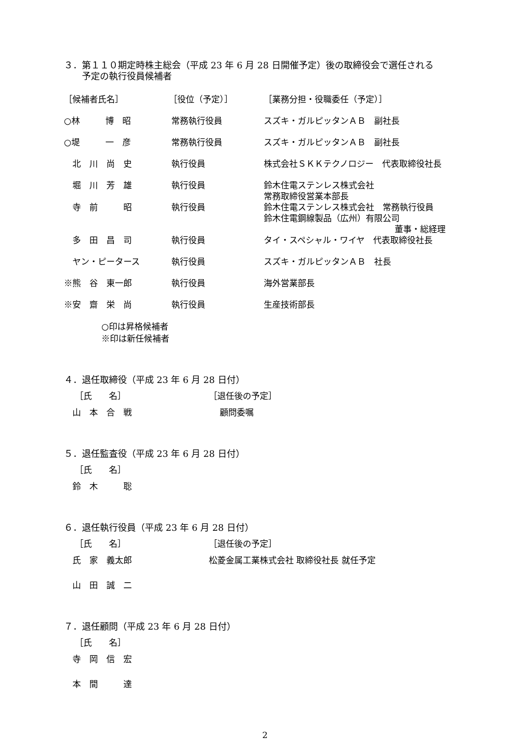３．第１１０期定時株主総会（平成 23 年 6 月 28 日開催予定）後の取締役会で選任される
　　予定の執行役員候補者
| ［候補者氏名］ | ［役位（予定）］ | ［業務分担・役職委任（予定）］ |
| ○林 博 昭 | 常務執行役員 | スズキ・ガルピッタンＡＢ 副社長 |
| ○堤 一 彦 | 常務執行役員 | スズキ・ガルピッタンＡＢ 副社長 |
| 北 川 尚 史 | 執行役員 | 株式会社ＳＫＫテクノロジー 代表取締役社長 |
| 堀 川 芳 雄 | 執行役員 | 鈴木住電ステンレス株式会社 常務取締役営業本部長 |
| 寺 前 昭 | 執行役員 | 鈴木住電ステンレス株式会社 常務執行役員 鈴木住電鋼線製品（広州）有限公司 董事・総経理 |
| 多 田 昌 司 | 執行役員 | タイ・スペシャル・ワイヤ 代表取締役社長 |
| ヤン・ピータース | 執行役員 | スズキ・ガルピッタンＡＢ 社長 |
| ※熊 谷 東一郎 | 執行役員 | 海外営業部長 |
| ※安 齋 栄 尚 | 執行役員 | 生産技術部長 |
○印は昇格候補者
※印は新任候補者
４．退任取締役（平成 23 年 6 月 28 日付）
| ［氏 名］ | ［退任後の予定］ |
| 山 本 合 戦 | 顧問委嘱 |
５．退任監査役（平成 23 年 6 月 28 日付）
| ［氏 名］ |
| 鈴 木 聡 |
６．退任執行役員（平成 23 年 6 月 28 日付）
| ［氏 名］ | ［退任後の予定］ |
| 氏 家 義太郎 | 松菱金属工業株式会社 取締役社長 就任予定 |
| 山 田 誠 二 | |
７．退任顧問（平成 23 年 6 月 28 日付）
| ［氏 名］ |
| 寺 岡 信 宏 |
| 本 間 達 |
2